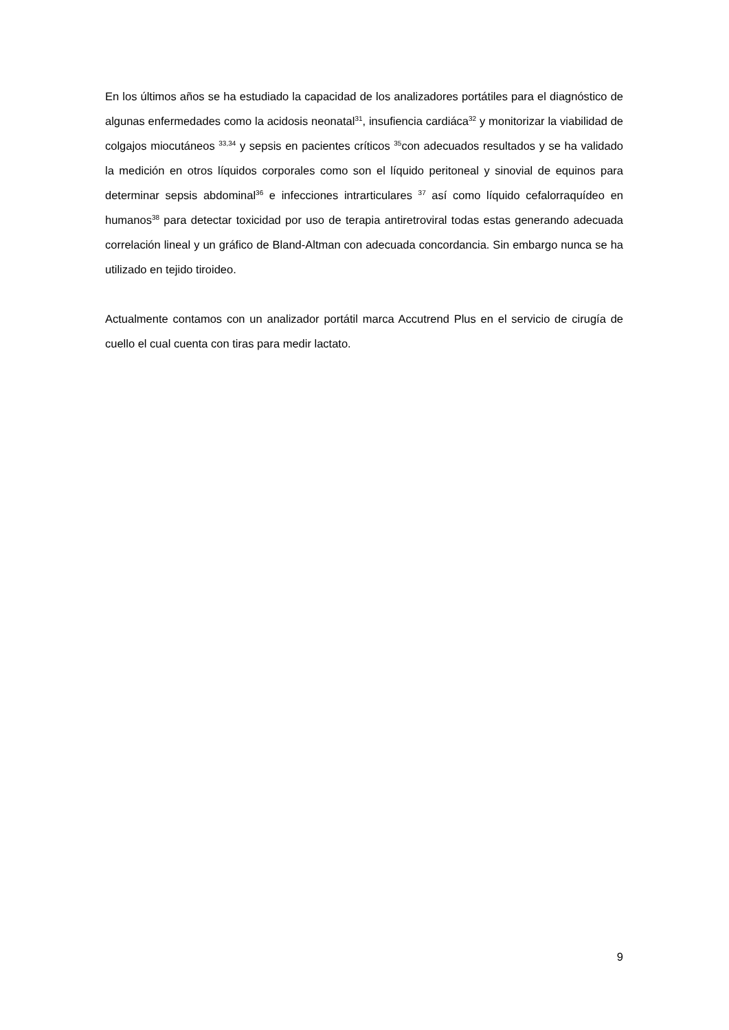En los últimos años se ha estudiado la capacidad de los analizadores portátiles para el diagnóstico de algunas enfermedades como la acidosis neonatal<sup>31</sup>, insufiencia cardiáca<sup>32</sup> y monitorizar la viabilidad de colgajos miocutáneos <sup>33,34</sup> y sepsis en pacientes críticos <sup>35</sup>con adecuados resultados y se ha validado la medición en otros líquidos corporales como son el líquido peritoneal y sinovial de equinos para determinar sepsis abdominal<sup>36</sup> e infecciones intrarticulares <sup>37</sup> así como líquido cefalorraquídeo en humanos<sup>38</sup> para detectar toxicidad por uso de terapia antiretroviral todas estas generando adecuada correlación lineal y un gráfico de Bland-Altman con adecuada concordancia. Sin embargo nunca se ha utilizado en tejido tiroideo.
Actualmente contamos con un analizador portátil marca Accutrend Plus en el servicio de cirugía de cuello el cual cuenta con tiras para medir lactato.
9